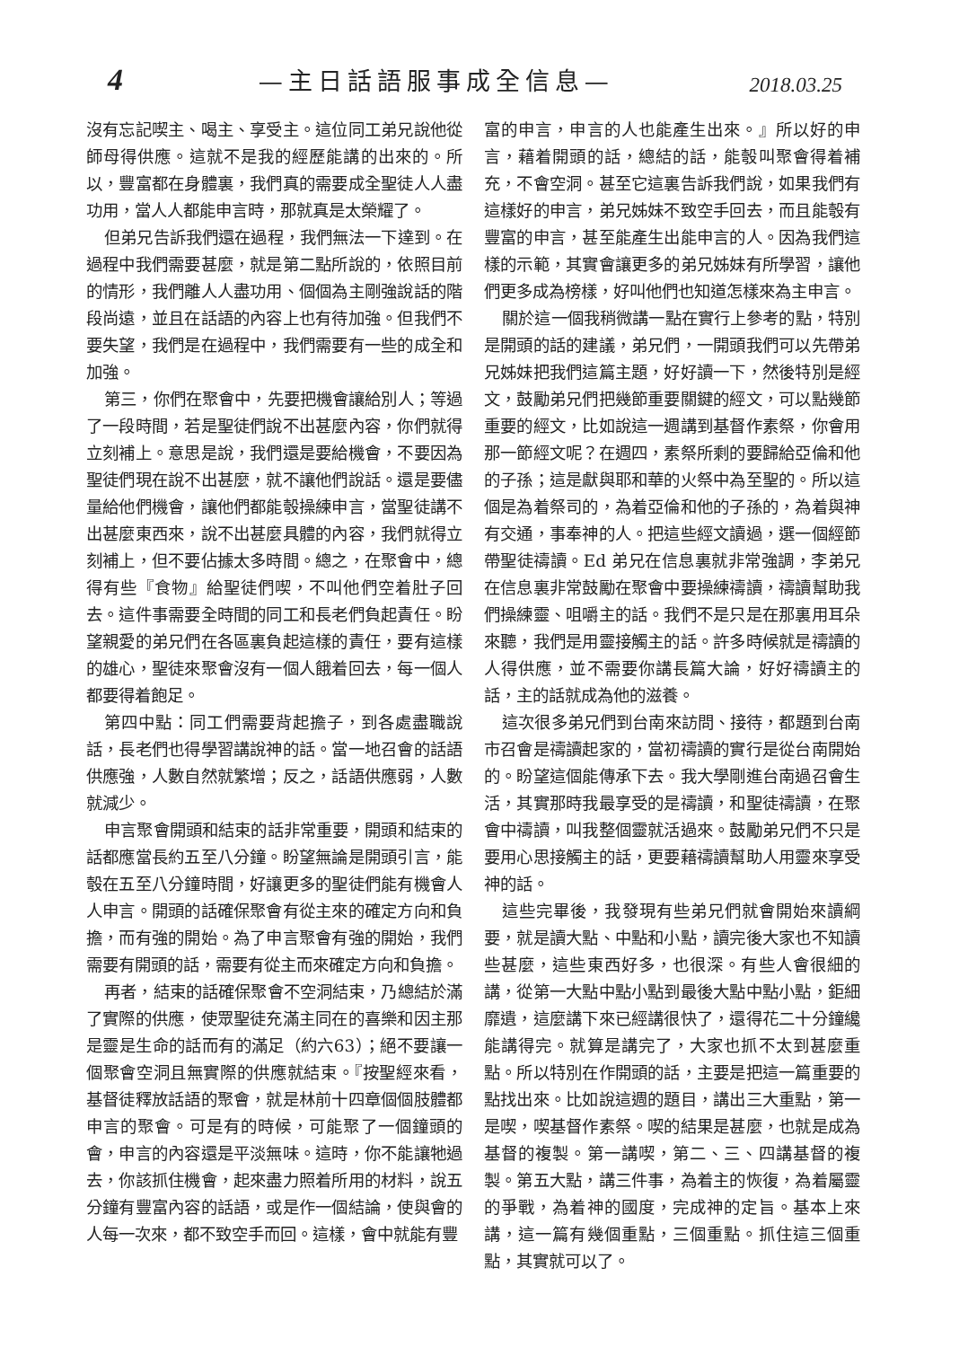4 —主日話語服事成全信息— 2018.03.25
沒有忘記喫主、喝主、享受主。這位同工弟兄說他從師母得供應。這就不是我的經歷能講的出來的。所以，豐富都在身體裏，我們真的需要成全聖徒人人盡功用，當人人都能申言時，那就真是太榮耀了。
但弟兄告訴我們還在過程，我們無法一下達到。在過程中我們需要甚麼，就是第二點所說的，依照目前的情形，我們離人人盡功用、個個為主剛強說話的階段尚遠，並且在話語的內容上也有待加強。但我們不要失望，我們是在過程中，我們需要有一些的成全和加強。
第三，你們在聚會中，先要把機會讓給別人；等過了一段時間，若是聖徒們說不出甚麼內容，你們就得立刻補上。意思是說，我們還是要給機會，不要因為聖徒們現在說不出甚麼，就不讓他們說話。還是要儘量給他們機會，讓他們都能彀操練申言，當聖徒講不出甚麼東西來，說不出甚麼具體的內容，我們就得立刻補上，但不要佔據太多時間。總之，在聚會中，總得有些『食物』給聖徒們喫，不叫他們空着肚子回去。這件事需要全時間的同工和長老們負起責任。盼望親愛的弟兄們在各區裏負起這樣的責任，要有這樣的雄心，聖徒來聚會沒有一個人餓着回去，每一個人都要得着飽足。
第四中點：同工們需要背起擔子，到各處盡職說話，長老們也得學習講說神的話。當一地召會的話語供應強，人數自然就繁增；反之，話語供應弱，人數就減少。
申言聚會開頭和結束的話非常重要，開頭和結束的話都應當長約五至八分鐘。盼望無論是開頭引言，能彀在五至八分鐘時間，好讓更多的聖徒們能有機會人人申言。開頭的話確保聚會有從主來的確定方向和負擔，而有強的開始。為了申言聚會有強的開始，我們需要有開頭的話，需要有從主而來確定方向和負擔。
再者，結束的話確保聚會不空洞結束，乃總結於滿了實際的供應，使眾聖徒充滿主同在的喜樂和因主那是靈是生命的話而有的滿足（約六63）；絕不要讓一個聚會空洞且無實際的供應就結束。『按聖經來看，基督徒釋放話語的聚會，就是林前十四章個個肢體都申言的聚會。可是有的時候，可能聚了一個鐘頭的會，申言的內容還是平淡無味。這時，你不能讓牠過去，你該抓住機會，起來盡力照着所用的材料，說五分鐘有豐富內容的話語，或是作一個結論，使與會的人每一次來，都不致空手而回。這樣，會中就能有豐
富的申言，申言的人也能產生出來。』所以好的申言，藉着開頭的話，總結的話，能彀叫聚會得着補充，不會空洞。甚至它這裏告訴我們說，如果我們有這樣好的申言，弟兄姊妹不致空手回去，而且能彀有豐富的申言，甚至能產生出能申言的人。因為我們這樣的示範，其實會讓更多的弟兄姊妹有所學習，讓他們更多成為榜樣，好叫他們也知道怎樣來為主申言。
關於這一個我稍微講一點在實行上參考的點，特別是開頭的話的建議，弟兄們，一開頭我們可以先帶弟兄姊妹把我們這篇主題，好好讀一下，然後特別是經文，鼓勵弟兄們把幾節重要關鍵的經文，可以點幾節重要的經文，比如說這一週講到基督作素祭，你會用那一節經文呢？在週四，素祭所剩的要歸給亞倫和他的子孫；這是獻與耶和華的火祭中為至聖的。所以這個是為着祭司的，為着亞倫和他的子孫的，為着與神有交通，事奉神的人。把這些經文讀過，選一個經節帶聖徒禱讀。Ed 弟兄在信息裏就非常強調，李弟兄在信息裏非常鼓勵在聚會中要操練禱讀，禱讀幫助我們操練靈、咀嚼主的話。我們不是只是在那裏用耳朵來聽，我們是用靈接觸主的話。許多時候就是禱讀的人得供應，並不需要你講長篇大論，好好禱讀主的話，主的話就成為他的滋養。
這次很多弟兄們到台南來訪問、接待，都題到台南市召會是禱讀起家的，當初禱讀的實行是從台南開始的。盼望這個能傳承下去。我大學剛進台南過召會生活，其實那時我最享受的是禱讀，和聖徒禱讀，在聚會中禱讀，叫我整個靈就活過來。鼓勵弟兄們不只是要用心思接觸主的話，更要藉禱讀幫助人用靈來享受神的話。
這些完畢後，我發現有些弟兄們就會開始來讀綱要，就是讀大點、中點和小點，讀完後大家也不知讀些甚麼，這些東西好多，也很深。有些人會很細的講，從第一大點中點小點到最後大點中點小點，鉅細靡遺，這麼講下來已經講很快了，還得花二十分鐘纔能講得完。就算是講完了，大家也抓不太到甚麼重點。所以特別在作開頭的話，主要是把這一篇重要的點找出來。比如說這週的題目，講出三大重點，第一是喫，喫基督作素祭。喫的結果是甚麼，也就是成為基督的複製。第一講喫，第二、三、四講基督的複製。第五大點，講三件事，為着主的恢復，為着屬靈的爭戰，為着神的國度，完成神的定旨。基本上來講，這一篇有幾個重點，三個重點。抓住這三個重點，其實就可以了。